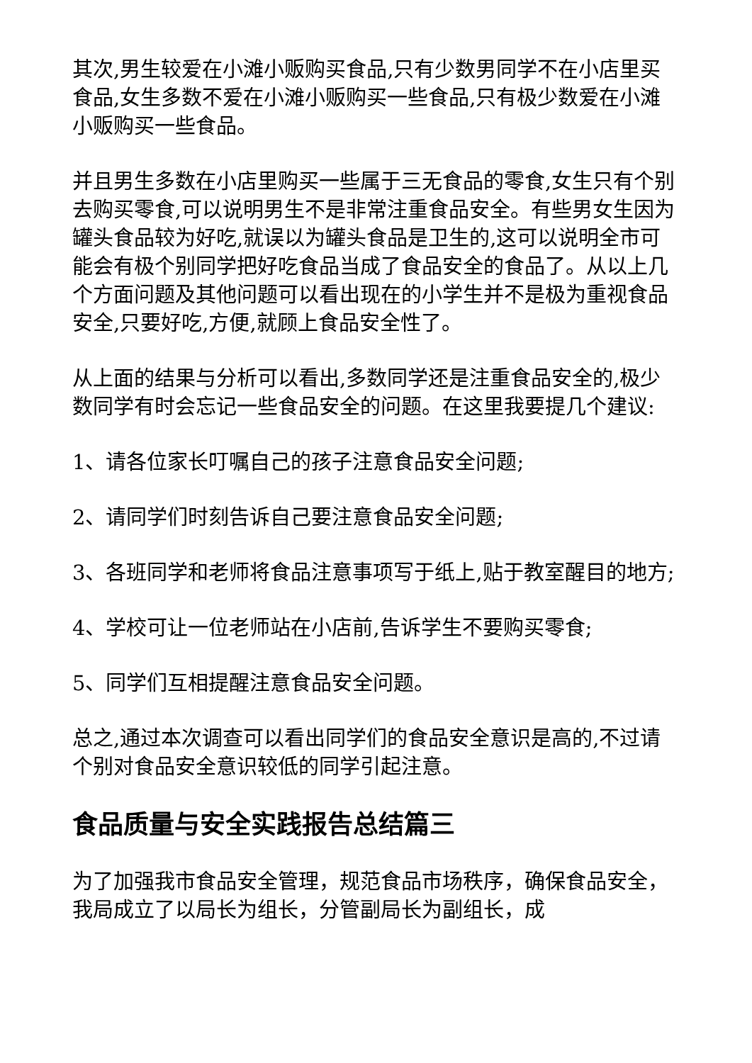其次,男生较爱在小滩小贩购买食品,只有少数男同学不在小店里买食品,女生多数不爱在小滩小贩购买一些食品,只有极少数爱在小滩小贩购买一些食品。
并且男生多数在小店里购买一些属于三无食品的零食,女生只有个别去购买零食,可以说明男生不是非常注重食品安全。有些男女生因为罐头食品较为好吃,就误以为罐头食品是卫生的,这可以说明全市可能会有极个别同学把好吃食品当成了食品安全的食品了。从以上几个方面问题及其他问题可以看出现在的小学生并不是极为重视食品安全,只要好吃,方便,就顾上食品安全性了。
从上面的结果与分析可以看出,多数同学还是注重食品安全的,极少数同学有时会忘记一些食品安全的问题。在这里我要提几个建议:
1、请各位家长叮嘱自己的孩子注意食品安全问题;
2、请同学们时刻告诉自己要注意食品安全问题;
3、各班同学和老师将食品注意事项写于纸上,贴于教室醒目的地方;
4、学校可让一位老师站在小店前,告诉学生不要购买零食;
5、同学们互相提醒注意食品安全问题。
总之,通过本次调查可以看出同学们的食品安全意识是高的,不过请个别对食品安全意识较低的同学引起注意。
食品质量与安全实践报告总结篇三
为了加强我市食品安全管理，规范食品市场秩序，确保食品安全，我局成立了以局长为组长，分管副局长为副组长，成